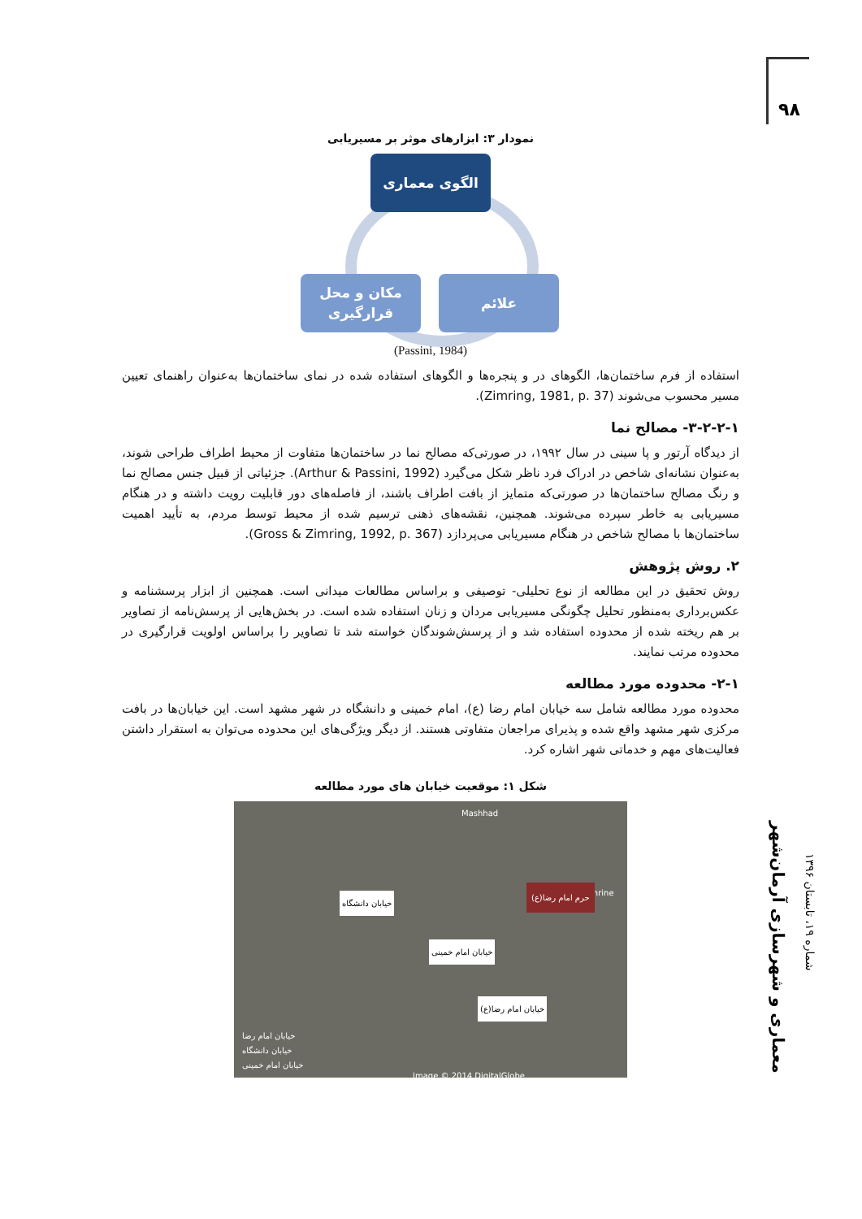۹۸
نمودار ۳: ابزارهای موثر بر مسیریابی
الگوی معماری
علائم
مکان و محل قرارگیری
(Passini, 1984)
استفاده از فرم ساختمان‌ها، الگوهای در و پنجره‌ها و الگوهای استفاده شده در نمای ساختمان‌ها به‌عنوان راهنمای تعیین مسیر محسوب می‌شوند (Zimring, 1981, p. 37).
۳-۲-۲-۱- مصالح نما
از دیدگاه آرتور و پا سینی در سال ۱۹۹۲، در صورتی‌که مصالح نما در ساختمان‌ها متفاوت از محیط اطراف طراحی شوند، به‌عنوان نشانه‌ای شاخص در ادراک فرد ناظر شکل می‌گیرد (Arthur & Passini, 1992). جزئیاتی از قبیل جنس مصالح نما و رنگ مصالح ساختمان‌ها در صورتی‌که متمایز از بافت اطراف باشند، از فاصله‌های دور قابلیت رویت داشته و در هنگام مسیریابی به خاطر سپرده می‌شوند. همچنین، نقشه‌های ذهنی ترسیم شده از محیط توسط مردم، به تأیید اهمیت ساختمان‌ها با مصالح شاخص در هنگام مسیریابی می‌پردازد (Gross & Zimring, 1992, p. 367).
۲. روش پژوهش
روش تحقیق در این مطالعه از نوع تحلیلی- توصیفی و براساس مطالعات میدانی است. همچنین از ابزار پرسشنامه و عکس‌برداری به‌منظور تحلیل چگونگی مسیریابی مردان و زنان استفاده شده است. در بخش‌هایی از پرسش‌نامه از تصاویر بر هم ریخته شده از محدوده استفاده شد و از پرسش‌شوندگان خواسته شد تا تصاویر را براساس اولویت قرارگیری در محدوده مرتب نمایند.
۲-۱- محدوده مورد مطالعه
محدوده مورد مطالعه شامل سه خیابان امام رضا (ع)، امام خمینی و دانشگاه در شهر مشهد است. این خیابان‌ها در بافت مرکزی شهر مشهد واقع شده و پذیرای مراجعان متفاوتی هستند. از دیگر ویژگی‌های این محدوده می‌توان به استقرار داشتن فعالیت‌های مهم و خدماتی شهر اشاره کرد.
شکل ۱: موقعیت خیابان های مورد مطالعه
Mashhad
Holy Shrine
خیابان دانشگاه
خیابان امام خمینی
خیابان امام رضا(ع)
حرم امام رضا(ع)
خیابان امام رضا
خیابان دانشگاه
خیابان امام خمینی
Image © 2014 DigitalGlobe
معماری و شهرسازی آرمان‌شهر
شماره ۱۹، تابستان ۱۳۹۶